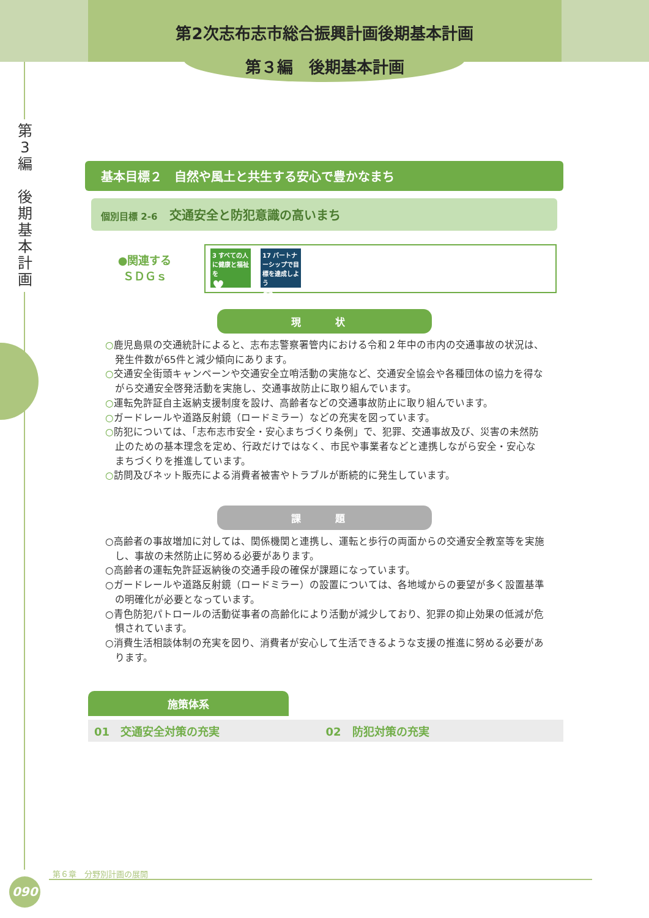第2次志布志市総合振興計画後期基本計画
第３編　後期基本計画
第
3
編
後
期
基
本
計
画
基本目標２　自然や風土と共生する安心で豊かなまち
個別目標 2-6 交通安全と防犯意識の高いまち
●関連する
ＳＤＧｓ
3 すべての人に健康と福祉を
♥
17 パートナーシップで目標を達成しよう
✿
現　状
○鹿児島県の交通統計によると、志布志警察署管内における令和２年中の市内の交通事故の状況は、発生件数が65件と減少傾向にあります。
○交通安全街頭キャンペーンや交通安全立哨活動の実施など、交通安全協会や各種団体の協力を得ながら交通安全啓発活動を実施し、交通事故防止に取り組んでいます。
○運転免許証自主返納支援制度を設け、高齢者などの交通事故防止に取り組んでいます。
○ガードレールや道路反射鏡（ロードミラー）などの充実を図っています。
○防犯については、「志布志市安全・安心まちづくり条例」で、犯罪、交通事故及び、災害の未然防止のための基本理念を定め、行政だけではなく、市民や事業者などと連携しながら安全・安心なまちづくりを推進しています。
○訪問及びネット販売による消費者被害やトラブルが断続的に発生しています。
課　題
○高齢者の事故増加に対しては、関係機関と連携し、運転と歩行の両面からの交通安全教室等を実施し、事故の未然防止に努める必要があります。
○高齢者の運転免許証返納後の交通手段の確保が課題になっています。
○ガードレールや道路反射鏡（ロードミラー）の設置については、各地域からの要望が多く設置基準の明確化が必要となっています。
○青色防犯パトロールの活動従事者の高齢化により活動が減少しており、犯罪の抑止効果の低減が危惧されています。
○消費生活相談体制の充実を図り、消費者が安心して生活できるような支援の推進に努める必要があります。
施策体系
01　交通安全対策の充実 02　防犯対策の充実
第６章　分野別計画の展開
090